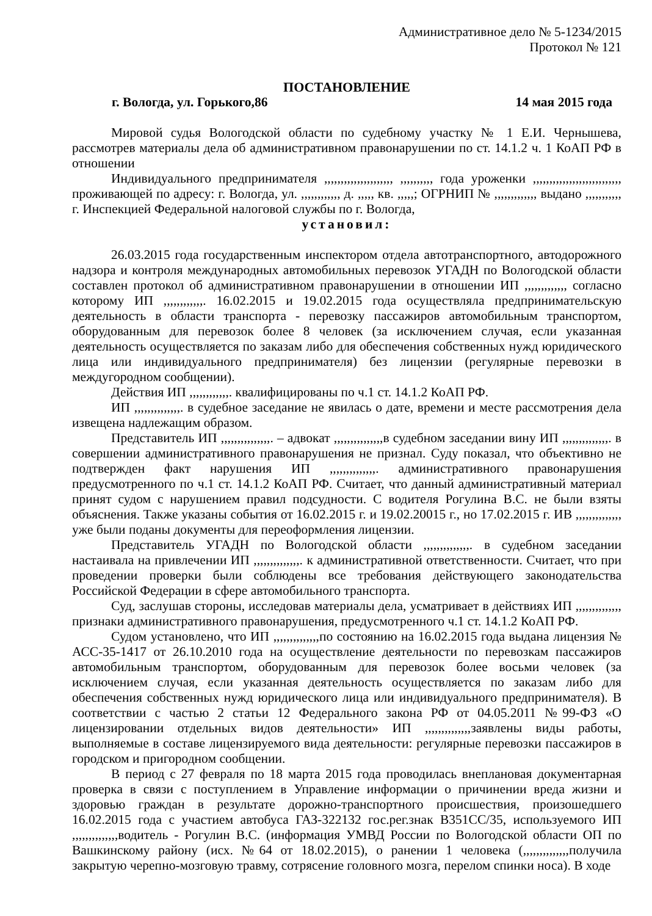Административное дело № 5-1234/2015
Протокол № 121
ПОСТАНОВЛЕНИЕ
г. Вологда, ул. Горького,86 14 мая 2015 года
Мировой судья Вологодской области по судебному участку № 1 Е.И. Чернышева, рассмотрев материалы дела об административном правонарушении по ст. 14.1.2 ч. 1 КоАП РФ в отношении
Индивидуального предпринимателя ,,,,,,,,,,,,,,,,,,,,, ,,,,,,,,,, года уроженки ,,,,,,,,,,,,,,,,,,,,,,,,,,, проживающей по адресу: г. Вологда, ул. ,,,,,,,,,,,, д. ,,,,, кв. ,,,,,; ОГРНИП № ,,,,,,,,,,,,, выдано ,,,,,,,,,,, г. Инспекцией Федеральной налоговой службы по г. Вологда,
установил:
26.03.2015 года государственным инспектором отдела автотранспортного, автодорожного надзора и контроля международных автомобильных перевозок УГАДН по Вологодской области составлен протокол об административном правонарушении в отношении ИП ,,,,,,,,,,,,, согласно которому ИП ,,,,,,,,,,,,. 16.02.2015 и 19.02.2015 года осуществляла предпринимательскую деятельность в области транспорта - перевозку пассажиров автомобильным транспортом, оборудованным для перевозок более 8 человек (за исключением случая, если указанная деятельность осуществляется по заказам либо для обеспечения собственных нужд юридического лица или индивидуального предпринимателя) без лицензии (регулярные перевозки в междугородном сообщении).
Действия ИП ,,,,,,,,,,,,. квалифицированы по ч.1 ст. 14.1.2 КоАП РФ.
ИП ,,,,,,,,,,,,,,. в судебное заседание не явилась о дате, времени и месте рассмотрения дела извещена надлежащим образом.
Представитель ИП ,,,,,,,,,,,,,,,. – адвокат ,,,,,,,,,,,,,,,в судебном заседании вину ИП ,,,,,,,,,,,,,,. в совершении административного правонарушения не признал. Суду показал, что объективно не подтвержден факт нарушения ИП ,,,,,,,,,,,,,,. административного правонарушения предусмотренного по ч.1 ст. 14.1.2 КоАП РФ. Считает, что данный административный материал принят судом с нарушением правил подсудности. С водителя Рогулина В.С. не были взяты объяснения. Также указаны события от 16.02.2015 г. и 19.02.20015 г., но 17.02.2015 г. ИВ ,,,,,,,,,,,,,, уже были поданы документы для переоформления лицензии.
Представитель УГАДН по Вологодской области ,,,,,,,,,,,,,,. в судебном заседании настаивала на привлечении ИП ,,,,,,,,,,,,,,. к административной ответственности. Считает, что при проведении проверки были соблюдены все требования действующего законодательства Российской Федерации в сфере автомобильного транспорта.
Суд, заслушав стороны, исследовав материалы дела, усматривает в действиях ИП ,,,,,,,,,,,,,, признаки административного правонарушения, предусмотренного ч.1 ст. 14.1.2 КоАП РФ.
Судом установлено, что ИП ,,,,,,,,,,,,,,по состоянию на 16.02.2015 года выдана лицензия № АСС-35-1417 от 26.10.2010 года на осуществление деятельности по перевозкам пассажиров автомобильным транспортом, оборудованным для перевозок более восьми человек (за исключением случая, если указанная деятельность осуществляется по заказам либо для обеспечения собственных нужд юридического лица или индивидуального предпринимателя). В соответствии с частью 2 статьи 12 Федерального закона РФ от 04.05.2011 №99-ФЗ «О лицензировании отдельных видов деятельности» ИП ,,,,,,,,,,,,,,заявлены виды работы, выполняемые в составе лицензируемого вида деятельности: регулярные перевозки пассажиров в городском и пригородном сообщении.
В период с 27 февраля по 18 марта 2015 года проводилась внеплановая документарная проверка в связи с поступлением в Управление информации о причинении вреда жизни и здоровью граждан в результате дорожно-транспортного происшествия, произошедшего 16.02.2015 года с участием автобуса ГАЗ-322132 гос.рег.знак В351СС/35, используемого ИП ,,,,,,,,,,,,,,водитель - Рогулин В.С. (информация УМВД России по Вологодской области ОП по Вашкинскому району (исх. №64 от 18.02.2015), о ранении 1 человека (,,,,,,,,,,,,,,получила закрытую черепно-мозговую травму, сотрясение головного мозга, перелом спинки носа). В ходе